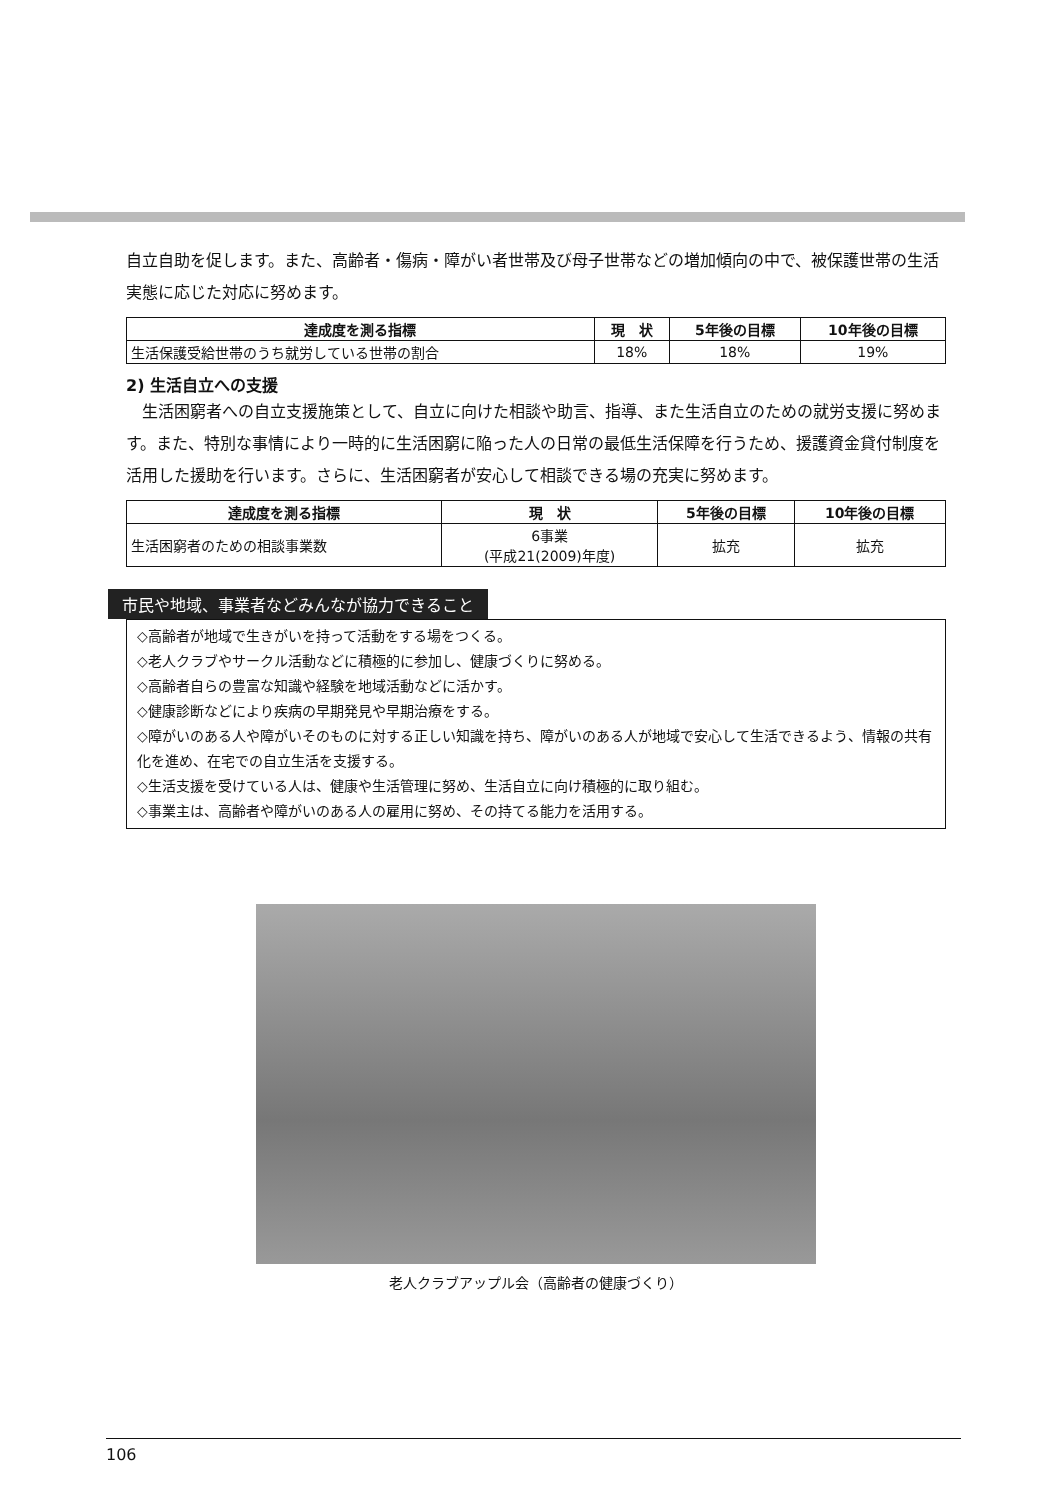自立自助を促します。また、高齢者・傷病・障がい者世帯及び母子世帯などの増加傾向の中で、被保護世帯の生活実態に応じた対応に努めます。
| 達成度を測る指標 | 現 状 | 5年後の目標 | 10年後の目標 |
| --- | --- | --- | --- |
| 生活保護受給世帯のうち就労している世帯の割合 | 18% | 18% | 19% |
2) 生活自立への支援
　生活困窮者への自立支援施策として、自立に向けた相談や助言、指導、また生活自立のための就労支援に努めます。また、特別な事情により一時的に生活困窮に陥った人の日常の最低生活保障を行うため、援護資金貸付制度を活用した援助を行います。さらに、生活困窮者が安心して相談できる場の充実に努めます。
| 達成度を測る指標 | 現 状 | 5年後の目標 | 10年後の目標 |
| --- | --- | --- | --- |
| 生活困窮者のための相談事業数 | 6事業 (平成21(2009)年度) | 拡充 | 拡充 |
市民や地域、事業者などみんなが協力できること
◇高齢者が地域で生きがいを持って活動をする場をつくる。
◇老人クラブやサークル活動などに積極的に参加し、健康づくりに努める。
◇高齢者自らの豊富な知識や経験を地域活動などに活かす。
◇健康診断などにより疾病の早期発見や早期治療をする。
◇障がいのある人や障がいそのものに対する正しい知識を持ち、障がいのある人が地域で安心して生活できるよう、情報の共有化を進め、在宅での自立生活を支援する。
◇生活支援を受けている人は、健康や生活管理に努め、生活自立に向け積極的に取り組む。
◇事業主は、高齢者や障がいのある人の雇用に努め、その持てる能力を活用する。
老人クラブアップル会（高齢者の健康づくり）
106